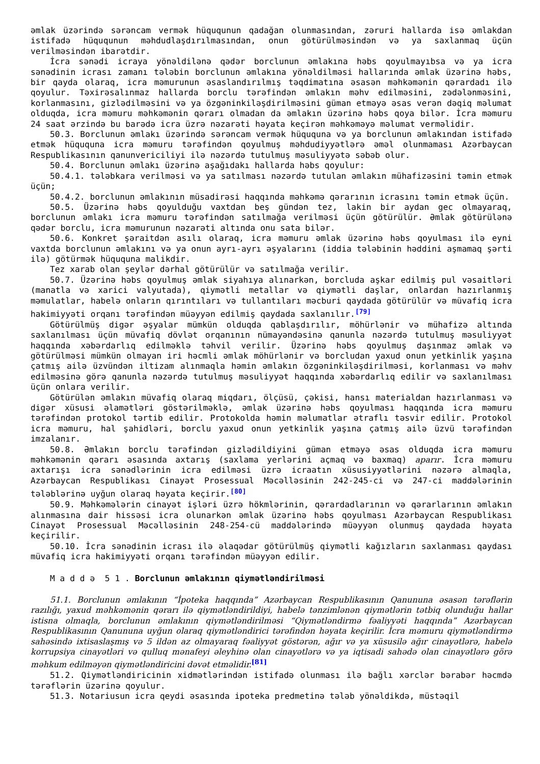əmlak üzərində sərəncam vermək hüququnun qadağan olunmasından, zəruri hallarda isə əmlakdan istifadə hüququnun məhdudlaşdırılmasından, onun götürülməsindən və ya saxlanmaq üçün verilməsindən ibarətdir.
İcra sənədi icraya yönəldilənə qədər borclunun əmlakına həbs qoyulmayıbsa və ya icra sənədinin icrası zamanı tələbin borclunun əmlakına yönəldilməsi hallarında əmlak üzərinə həbs, bir qayda olaraq, icra məmurunun əsaslandırılmış təqdimatına əsasən məhkəmənin qərardadı ilə qoyulur. Təxirəsalınmaz hallarda borclu tərəfindən əmlakın məhv edilməsini, zədələnməsini, korlanmasını, gizlədilməsini və ya özgəninkiləşdirilməsini güman etməyə əsas verən dəqiq məlumat olduqda, icra məmuru məhkəmənin qərarı olmadan da əmlakın üzərinə həbs qoya bilər. İcra məmuru 24 saat ərzində bu barədə icra üzrə nəzarəti həyata keçirən məhkəməyə məlumat verməlidir.
50.3. Borclunun əmlakı üzərində sərəncam vermək hüququna və ya borclunun əmlakından istifadə etmək hüququna icra məmuru tərəfindən qoyulmuş məhdudiyyətlərə əməl olunmaması Azərbaycan Respublikasının qanunvericiliyi ilə nəzərdə tutulmuş məsuliyyətə səbəb olur.
50.4. Borclunun əmlakı üzərinə aşağıdakı hallarda həbs qoyulur:
50.4.1. tələbkara verilməsi və ya satılması nəzərdə tutulan əmlakın mühafizəsini təmin etmək üçün;
50.4.2. borclunun əmlakının müsadirəsi haqqında məhkəmə qərarının icrasını təmin etmək üçün.
50.5. Üzərinə həbs qoyulduğu vaxtdan beş gündən tez, lakin bir aydan gec olmayaraq, borclunun əmlakı icra məmuru tərəfindən satılmağa verilməsi üçün götürülür. Əmlak götürülənə qədər borclu, icra məmurunun nəzarəti altında onu sata bilər.
50.6. Konkret şəraitdən asılı olaraq, icra məmuru əmlak üzərinə həbs qoyulması ilə eyni vaxtda borclunun əmlakını və ya onun ayrı-ayrı əşyalarını (iddia tələbinin həddini aşmamaq şərti ilə) götürmək hüququna malikdir.
Tez xarab olan şeylər dərhal götürülür və satılmağa verilir.
50.7. Üzərinə həbs qoyulmuş əmlak siyahıya alınarkən, borcluda aşkar edilmiş pul vəsaitləri (manatla və xarici valyutada), qiymətli metallar və qiymətli daşlar, onlardan hazırlanmış məmulatlar, habelə onların qırıntıları və tullantıları məcburi qaydada götürülür və müvafiq icra hakimiyyəti orqanı tərəfindən müəyyən edilmiş qaydada saxlanılır.<sup>[79]</sup>
Götürülmüş digər əşyalar mümkün olduqda qablaşdırılır, möhürlənir və mühafizə altında saxlanılması üçün müvafiq dövlət orqanının nümayəndəsinə qanunla nəzərdə tutulmuş məsuliyyət haqqında xəbərdarlıq edilməklə təhvil verilir. Üzərinə həbs qoyulmuş daşınmaz əmlak və götürülməsi mümkün olmayan iri həcmli əmlak möhürlənir və borcludan yaxud onun yetkinlik yaşına çatmış ailə üzvündən iltizam alınmaqla həmin əmlakın özgəninkiləşdirilməsi, korlanması və məhv edilməsinə görə qanunla nəzərdə tutulmuş məsuliyyət haqqında xəbərdarlıq edilir və saxlanılması üçün onlara verilir.
Götürülən əmlakın müvafiq olaraq miqdarı, ölçüsü, çəkisi, hansı materialdan hazırlanması və digər xüsusi əlamətləri göstərilməklə, əmlak üzərinə həbs qoyulması haqqında icra məmuru tərəfindən protokol tərtib edilir. Protokolda həmin məlumatlar ətraflı təsvir edilir. Protokol icra məmuru, hal şahidləri, borclu yaxud onun yetkinlik yaşına çatmış ailə üzvü tərəfindən imzalanır.
50.8. Əmlakın borclu tərəfindən gizlədildiyini güman etməyə əsas olduqda icra məmuru məhkəmənin qərarı əsasında axtarış (saxlama yerlərini açmaq və baxmaq) aparır. İcra məmuru axtarışı icra sənədlərinin icra edilməsi üzrə icraatın xüsusiyyətlərini nəzərə almaqla, Azərbaycan Respublikası Cinayət Prosessual Məcəlləsinin 242-245-ci və 247-ci maddələrinin tələblərinə uyğun olaraq həyata keçirir.<sup>[80]</sup>
50.9. Məhkəmələrin cinayət işləri üzrə hökmlərinin, qərardadlarının və qərarlarının əmlakın alınmasına dair hissəsi icra olunarkən əmlak üzərinə həbs qoyulması Azərbaycan Respublikası Cinayət Prosessual Məcəlləsinin 248-254-cü maddələrində müəyyən olunmuş qaydada həyata keçirilir.
50.10. İcra sənədinin icrası ilə əlaqədar götürülmüş qiymətli kağızların saxlanması qaydası müvafiq icra hakimiyyəti orqanı tərəfindən müəyyən edilir.
M a d d ə 5 1 . Borclunun əmlakının qiymətləndirilməsi
51.1. Borclunun əmlakının “İpoteka haqqında” Azərbaycan Respublikasının Qanununa əsasən tərəflərin razılığı, yaxud məhkəmənin qərarı ilə qiymətləndirildiyi, habelə tənzimlənən qiymətlərin tətbiq olunduğu hallar istisna olmaqla, borclunun əmlakının qiymətləndirilməsi “Qiymətləndirmə fəaliyyəti haqqında” Azərbaycan Respublikasının Qanununa uyğun olaraq qiymətləndirici tərəfindən həyata keçirilir. İcra məmuru qiymətləndirmə sahəsində ixtisaslaşmış və 5 ildən az olmayaraq fəaliyyət göstərən, ağır və ya xüsusilə ağır cinayətlərə, habelə korrupsiya cinayətləri və qulluq mənafeyi əleyhinə olan cinayətlərə və ya iqtisadi sahədə olan cinayətlərə görə məhkum edilməyən qiymətləndiricini dəvət etməlidir.<sup>[81]</sup>
51.2. Qiymətləndiricinin xidmətlərindən istifadə olunması ilə bağlı xərclər bərabər həcmdə tərəflərin üzərinə qoyulur.
51.3. Notariusun icra qeydi əsasında ipoteka predmetinə tələb yönəldikdə, müstəqil